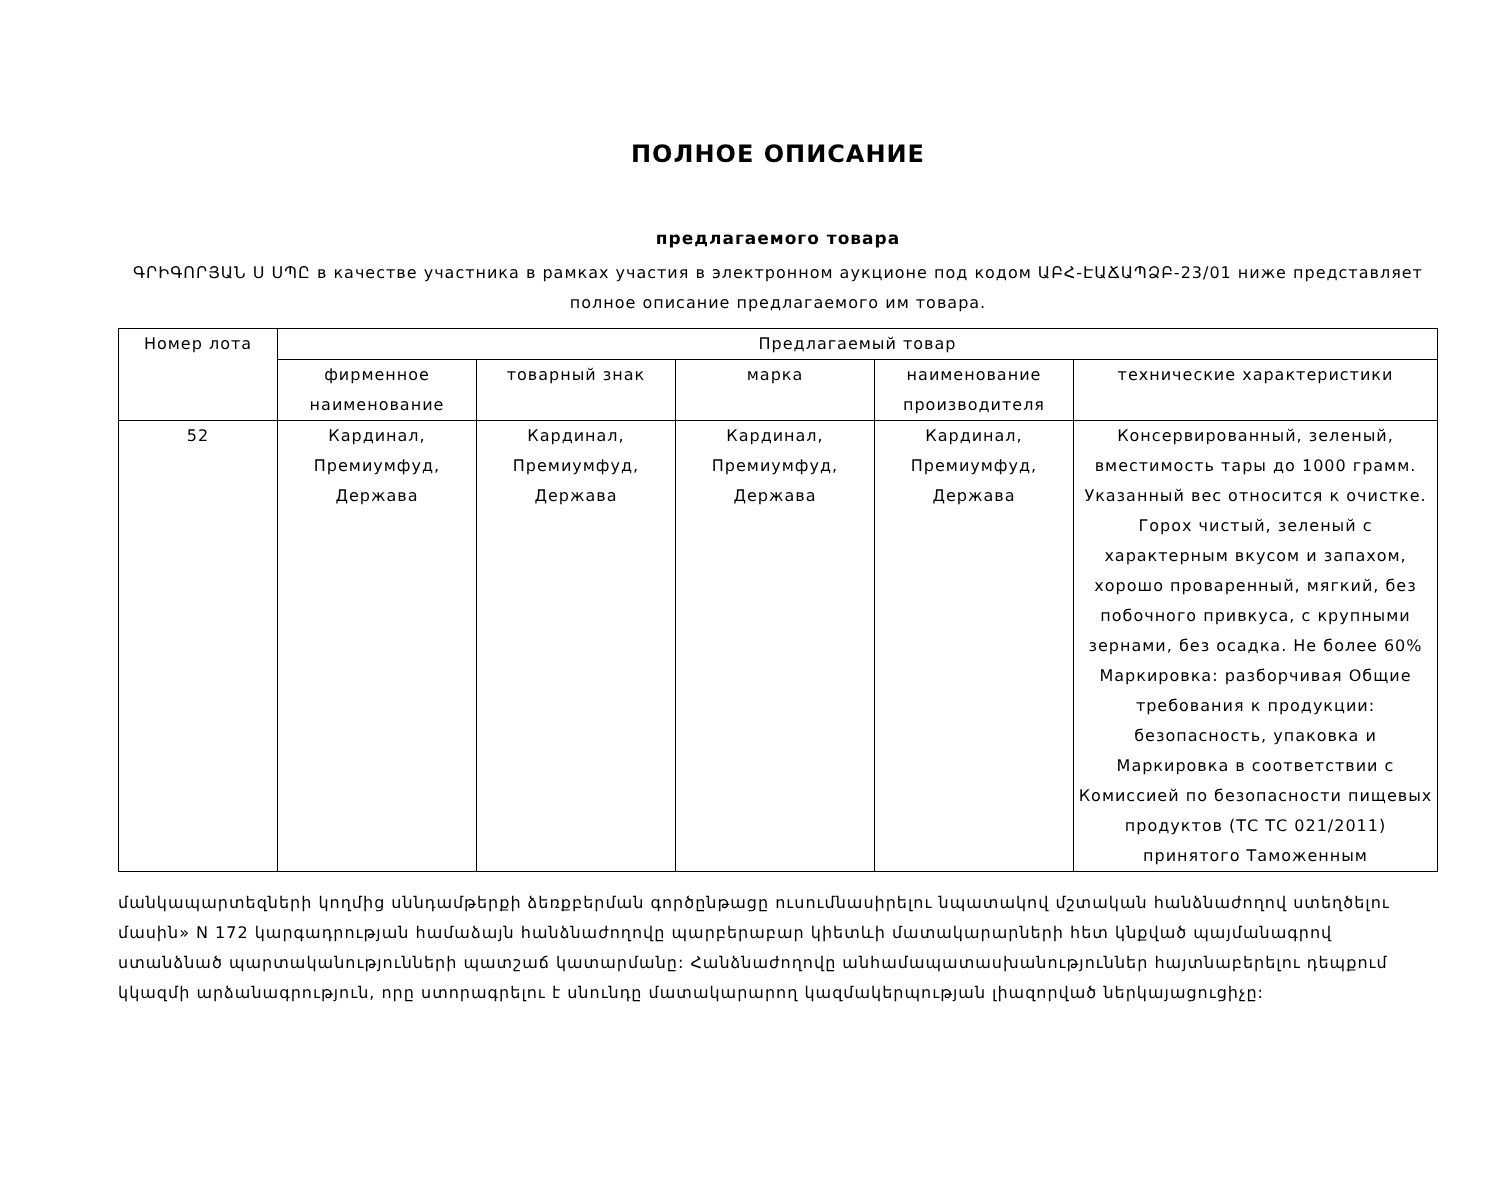ПОЛНОЕ ОПИСАНИЕ
предлагаемого товара
ԳՐԻԳՈՐՅԱՆ Ս ՍՊԸ в качестве участника в рамках участия в электронном аукционе под кодом ԱԲՀ-ԷԱՃԱՊՁԲ-23/01 ниже представляет полное описание предлагаемого им товара.
| Номер лота | Предлагаемый товар | | | | |
| --- | --- | --- | --- | --- | --- |
| | фирменное наименование | товарный знак | марка | наименование производителя | технические характеристики |
| 52 | Кардинал, Премиумфуд, Держава | Кардинал, Премиумфуд, Держава | Кардинал, Премиумфуд, Держава | Кардинал, Премиумфуд, Держава | Консервированный, зеленый, вместимость тары до 1000 грамм. Указанный вес относится к очистке. Горох чистый, зеленый с характерным вкусом и запахом, хорошо проваренный, мягкий, без побочного привкуса, с крупными зернами, без осадка. Не более 60% Маркировка: разборчивая Общие требования к продукции: безопасность, упаковка и Маркировка в соответствии с Комиссией по безопасности пищевых продуктов (ТС ТС 021/2011) принятого Таможенным |
մանկապարտեզների կողմից սննդամթերքի ձեռքբերման գործընթացը ուսումնասիրելու նպատակով մշտական հանձնաժողով ստեղծելու մասին» N 172 կարգադրության համաձայն հանձնաժողովը պարբերաբար կիետևի մատակարարների հետ կնքված պայմանագրով ստանձնած պարտականությունների պատշաճ կատարմանը: Հանձնաժողովը անհամապատասխանություններ հայտնաբերելու դեպքում կկազմի արձանագրություն, որը ստորագրելու է սնունդը մատակարարող կազմակերպության լիազորված ներկայացուցիչը: